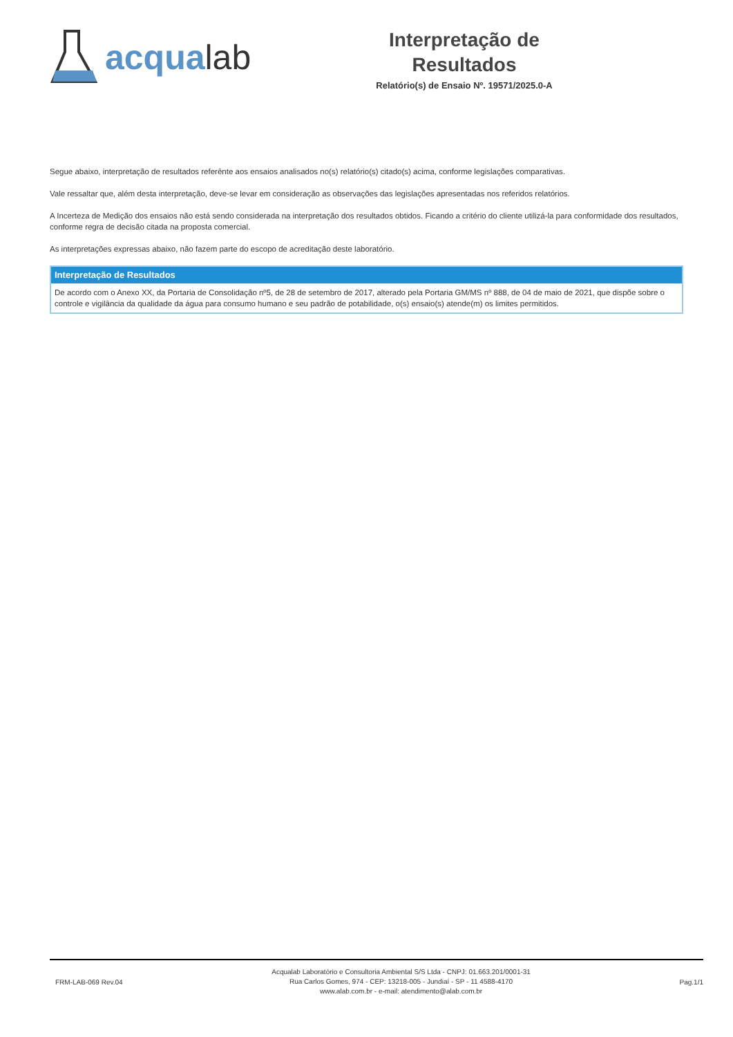acqualab
Interpretação de
Resultados
Relatório(s) de Ensaio Nº. 19571/2025.0-A
Segue abaixo, interpretação de resultados referênte aos ensaios analisados no(s) relatório(s) citado(s) acima, conforme legislações comparativas.
Vale ressaltar que, além desta interpretação, deve-se levar em consideração as observações das legislações apresentadas nos referidos relatórios.
A Incerteza de Medição dos ensaios não está sendo considerada na interpretação dos resultados obtidos. Ficando a critério do cliente utilizá-la para conformidade dos resultados, conforme regra de decisão citada na proposta comercial.
As interpretações expressas abaixo, não fazem parte do escopo de acreditação deste laboratório.
Interpretação de Resultados
De acordo com o Anexo XX, da Portaria de Consolidação nº5, de 28 de setembro de 2017, alterado pela Portaria GM/MS nº 888, de 04 de maio de 2021, que dispõe sobre o controle e vigilância da qualidade da água para consumo humano e seu padrão de potabilidade, o(s) ensaio(s) atende(m) os limites permitidos.
FRM-LAB-069 Rev.04
Acqualab Laboratório e Consultoria Ambiental S/S Ltda - CNPJ: 01.663.201/0001-31
Rua Carlos Gomes, 974 - CEP: 13218-005 - Jundiaí - SP - 11 4588-4170
www.alab.com.br - e-mail: atendimento@alab.com.br
Pag.1/1